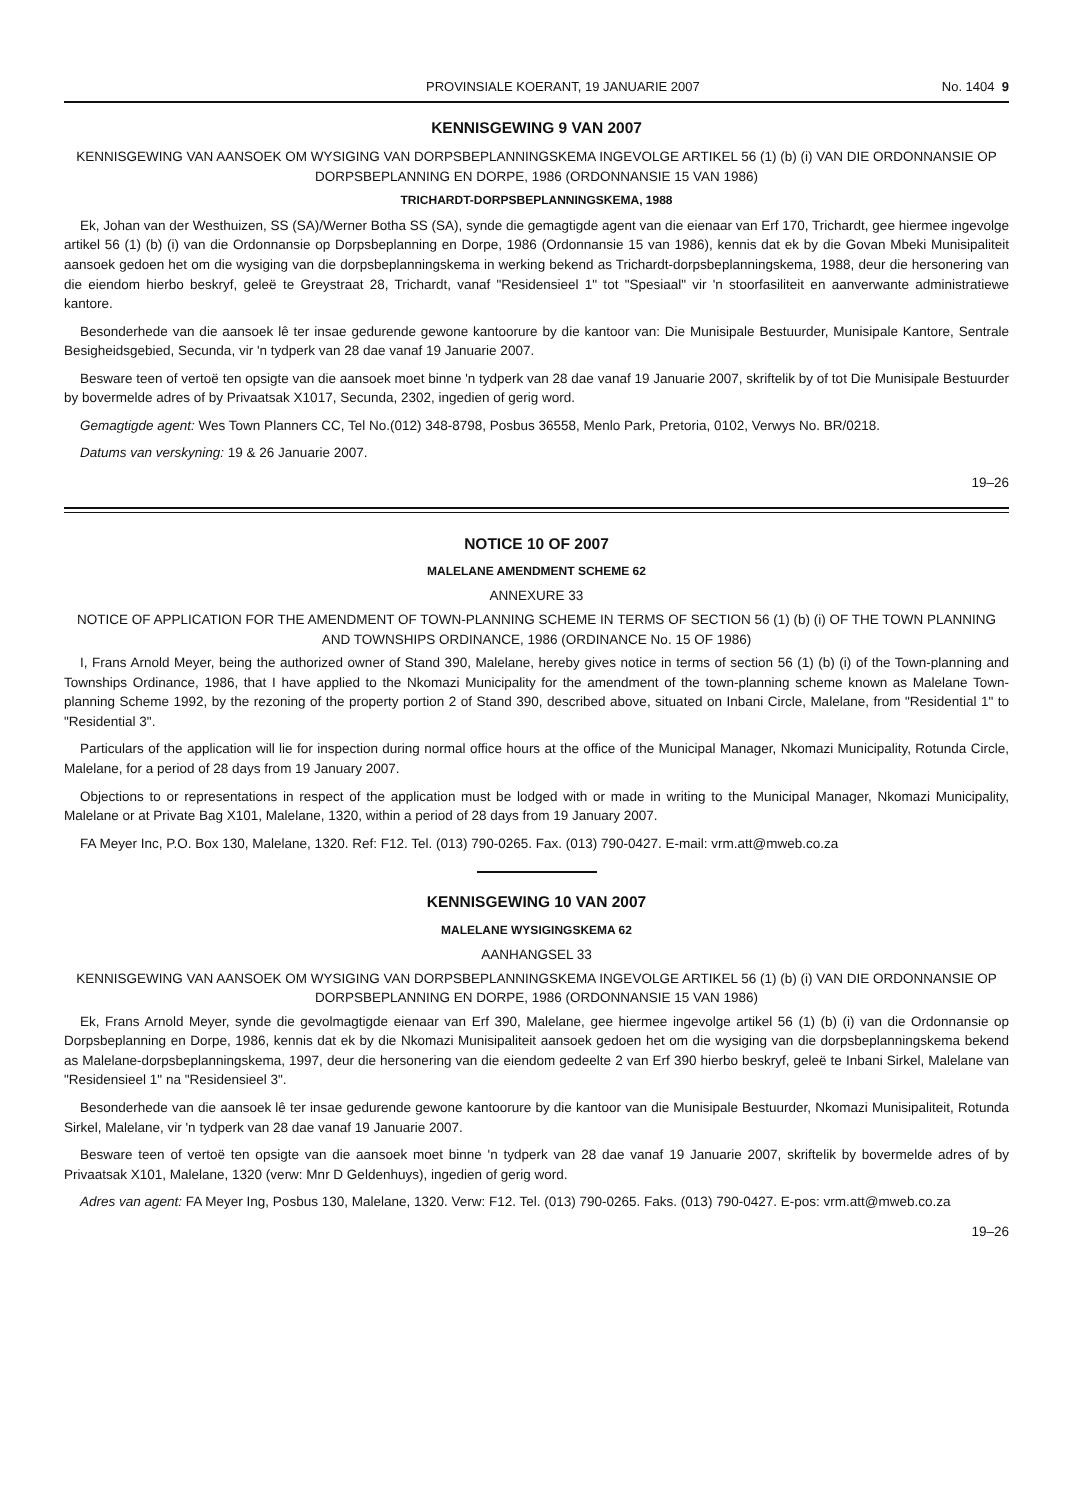PROVINSIALE KOERANT, 19 JANUARIE 2007 No. 1404 9
KENNISGEWING 9 VAN 2007
KENNISGEWING VAN AANSOEK OM WYSIGING VAN DORPSBEPLANNINGSKEMA INGEVOLGE ARTIKEL 56 (1) (b) (i) VAN DIE ORDONNANSIE OP DORPSBEPLANNING EN DORPE, 1986 (ORDONNANSIE 15 VAN 1986)
TRICHARDT-DORPSBEPLANNINGSKEMA, 1988
Ek, Johan van der Westhuizen, SS (SA)/Werner Botha SS (SA), synde die gemagtigde agent van die eienaar van Erf 170, Trichardt, gee hiermee ingevolge artikel 56 (1) (b) (i) van die Ordonnansie op Dorpsbeplanning en Dorpe, 1986 (Ordonnansie 15 van 1986), kennis dat ek by die Govan Mbeki Munisipaliteit aansoek gedoen het om die wysiging van die dorpsbeplanningskema in werking bekend as Trichardt-dorpsbeplanningskema, 1988, deur die hersonering van die eiendom hierbo beskryf, geleë te Greystraat 28, Trichardt, vanaf "Residensieel 1" tot "Spesiaal" vir 'n stoorfasiliteit en aanverwante administratiewe kantore.
Besonderhede van die aansoek lê ter insae gedurende gewone kantoorure by die kantoor van: Die Munisipale Bestuurder, Munisipale Kantore, Sentrale Besigheidsgebied, Secunda, vir 'n tydperk van 28 dae vanaf 19 Januarie 2007.
Besware teen of vertoë ten opsigte van die aansoek moet binne 'n tydperk van 28 dae vanaf 19 Januarie 2007, skriftelik by of tot Die Munisipale Bestuurder by bovermelde adres of by Privaatsak X1017, Secunda, 2302, ingedien of gerig word.
Gemagtigde agent: Wes Town Planners CC, Tel No.(012) 348-8798, Posbus 36558, Menlo Park, Pretoria, 0102, Verwys No. BR/0218.
Datums van verskyning: 19 & 26 Januarie 2007.
19–26
NOTICE 10 OF 2007
MALELANE AMENDMENT SCHEME 62
ANNEXURE 33
NOTICE OF APPLICATION FOR THE AMENDMENT OF TOWN-PLANNING SCHEME IN TERMS OF SECTION 56 (1) (b) (i) OF THE TOWN PLANNING AND TOWNSHIPS ORDINANCE, 1986 (ORDINANCE No. 15 OF 1986)
I, Frans Arnold Meyer, being the authorized owner of Stand 390, Malelane, hereby gives notice in terms of section 56 (1) (b) (i) of the Town-planning and Townships Ordinance, 1986, that I have applied to the Nkomazi Municipality for the amendment of the town-planning scheme known as Malelane Town-planning Scheme 1992, by the rezoning of the property portion 2 of Stand 390, described above, situated on Inbani Circle, Malelane, from "Residential 1" to "Residential 3".
Particulars of the application will lie for inspection during normal office hours at the office of the Municipal Manager, Nkomazi Municipality, Rotunda Circle, Malelane, for a period of 28 days from 19 January 2007.
Objections to or representations in respect of the application must be lodged with or made in writing to the Municipal Manager, Nkomazi Municipality, Malelane or at Private Bag X101, Malelane, 1320, within a period of 28 days from 19 January 2007.
FA Meyer Inc, P.O. Box 130, Malelane, 1320. Ref: F12. Tel. (013) 790-0265. Fax. (013) 790-0427. E-mail: vrm.att@mweb.co.za
KENNISGEWING 10 VAN 2007
MALELANE WYSIGINGSKEMA 62
AANHANGSEL 33
KENNISGEWING VAN AANSOEK OM WYSIGING VAN DORPSBEPLANNINGSKEMA INGEVOLGE ARTIKEL 56 (1) (b) (i) VAN DIE ORDONNANSIE OP DORPSBEPLANNING EN DORPE, 1986 (ORDONNANSIE 15 VAN 1986)
Ek, Frans Arnold Meyer, synde die gevolmagtigde eienaar van Erf 390, Malelane, gee hiermee ingevolge artikel 56 (1) (b) (i) van die Ordonnansie op Dorpsbeplanning en Dorpe, 1986, kennis dat ek by die Nkomazi Munisipaliteit aansoek gedoen het om die wysiging van die dorpsbeplanningskema bekend as Malelane-dorpsbeplanningskema, 1997, deur die hersonering van die eiendom gedeelte 2 van Erf 390 hierbo beskryf, geleë te Inbani Sirkel, Malelane van "Residensieel 1" na "Residensieel 3".
Besonderhede van die aansoek lê ter insae gedurende gewone kantoorure by die kantoor van die Munisipale Bestuurder, Nkomazi Munisipaliteit, Rotunda Sirkel, Malelane, vir 'n tydperk van 28 dae vanaf 19 Januarie 2007.
Besware teen of vertoë ten opsigte van die aansoek moet binne 'n tydperk van 28 dae vanaf 19 Januarie 2007, skriftelik by bovermelde adres of by Privaatsak X101, Malelane, 1320 (verw: Mnr D Geldenhuys), ingedien of gerig word.
Adres van agent: FA Meyer Ing, Posbus 130, Malelane, 1320. Verw: F12. Tel. (013) 790-0265. Faks. (013) 790-0427. E-pos: vrm.att@mweb.co.za
19–26